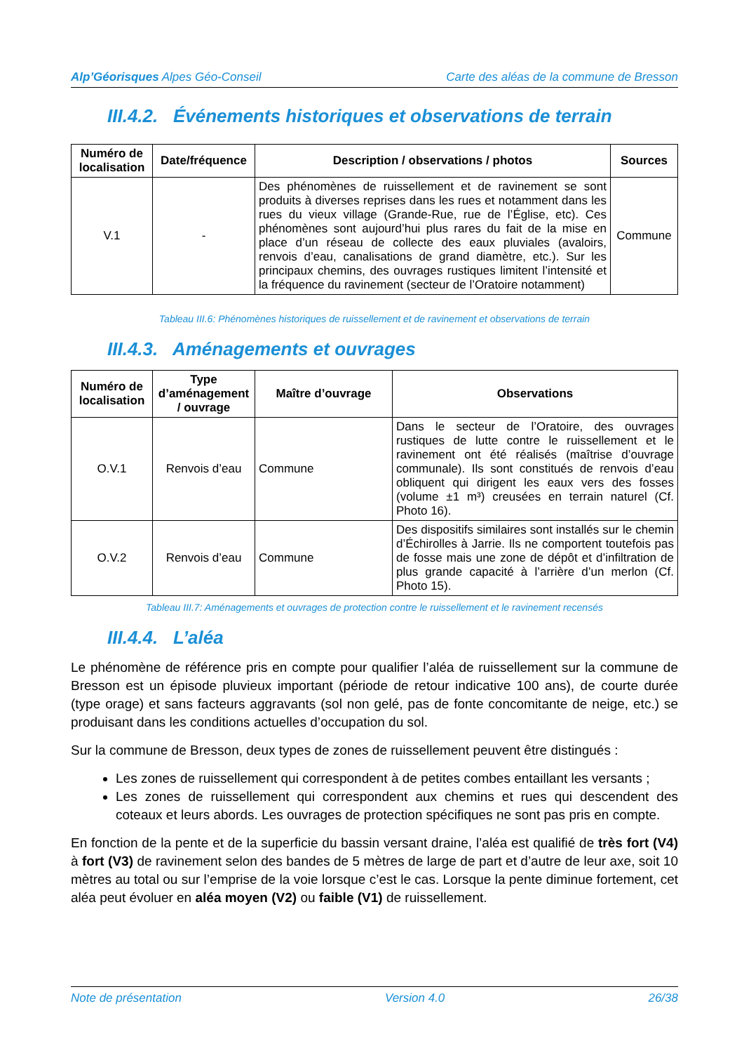Alp’Géorisques Alpes Géo-Conseil Carte des aléas de la commune de Bresson
III.4.2. Événements historiques et observations de terrain
| Numéro de localisation | Date/fréquence | Description / observations / photos | Sources |
| --- | --- | --- | --- |
| V.1 | - | Des phénomènes de ruissellement et de ravinement se sont produits à diverses reprises dans les rues et notamment dans les rues du vieux village (Grande-Rue, rue de l’Église, etc). Ces phénomènes sont aujourd’hui plus rares du fait de la mise en place d’un réseau de collecte des eaux pluviales (avaloirs, renvois d’eau, canalisations de grand diamètre, etc.). Sur les principaux chemins, des ouvrages rustiques limitent l’intensité et la fréquence du ravinement (secteur de l’Oratoire notamment) | Commune |
Tableau III.6: Phénomènes historiques de ruissellement et de ravinement et observations de terrain
III.4.3. Aménagements et ouvrages
| Numéro de localisation | Type d’aménagement / ouvrage | Maître d’ouvrage | Observations |
| --- | --- | --- | --- |
| O.V.1 | Renvois d’eau | Commune | Dans le secteur de l’Oratoire, des ouvrages rustiques de lutte contre le ruissellement et le ravinement ont été réalisés (maîtrise d’ouvrage communale). Ils sont constitués de renvois d’eau obliquent qui dirigent les eaux vers des fosses (volume ±1 m³) creusées en terrain naturel (Cf. Photo 16). |
| O.V.2 | Renvois d’eau | Commune | Des dispositifs similaires sont installés sur le chemin d’Échirolles à Jarrie. Ils ne comportent toutefois pas de fosse mais une zone de dépôt et d’infiltration de plus grande capacité à l’arrière d’un merlon (Cf. Photo 15). |
Tableau III.7: Aménagements et ouvrages de protection contre le ruissellement et le ravinement recensés
III.4.4. L’aléa
Le phénomène de référence pris en compte pour qualifier l’aléa de ruissellement sur la commune de Bresson est un épisode pluvieux important (période de retour indicative 100 ans), de courte durée (type orage) et sans facteurs aggravants (sol non gelé, pas de fonte concomitante de neige, etc.) se produisant dans les conditions actuelles d’occupation du sol.
Sur la commune de Bresson, deux types de zones de ruissellement peuvent être distingués :
Les zones de ruissellement qui correspondent à de petites combes entaillant les versants ;
Les zones de ruissellement qui correspondent aux chemins et rues qui descendent des coteaux et leurs abords. Les ouvrages de protection spécifiques ne sont pas pris en compte.
En fonction de la pente et de la superficie du bassin versant draine, l’aléa est qualifié de très fort (V4) à fort (V3) de ravinement selon des bandes de 5 mètres de large de part et d’autre de leur axe, soit 10 mètres au total ou sur l’emprise de la voie lorsque c’est le cas. Lorsque la pente diminue fortement, cet aléa peut évoluer en aléa moyen (V2) ou faible (V1) de ruissellement.
Note de présentation Version 4.0 26/38